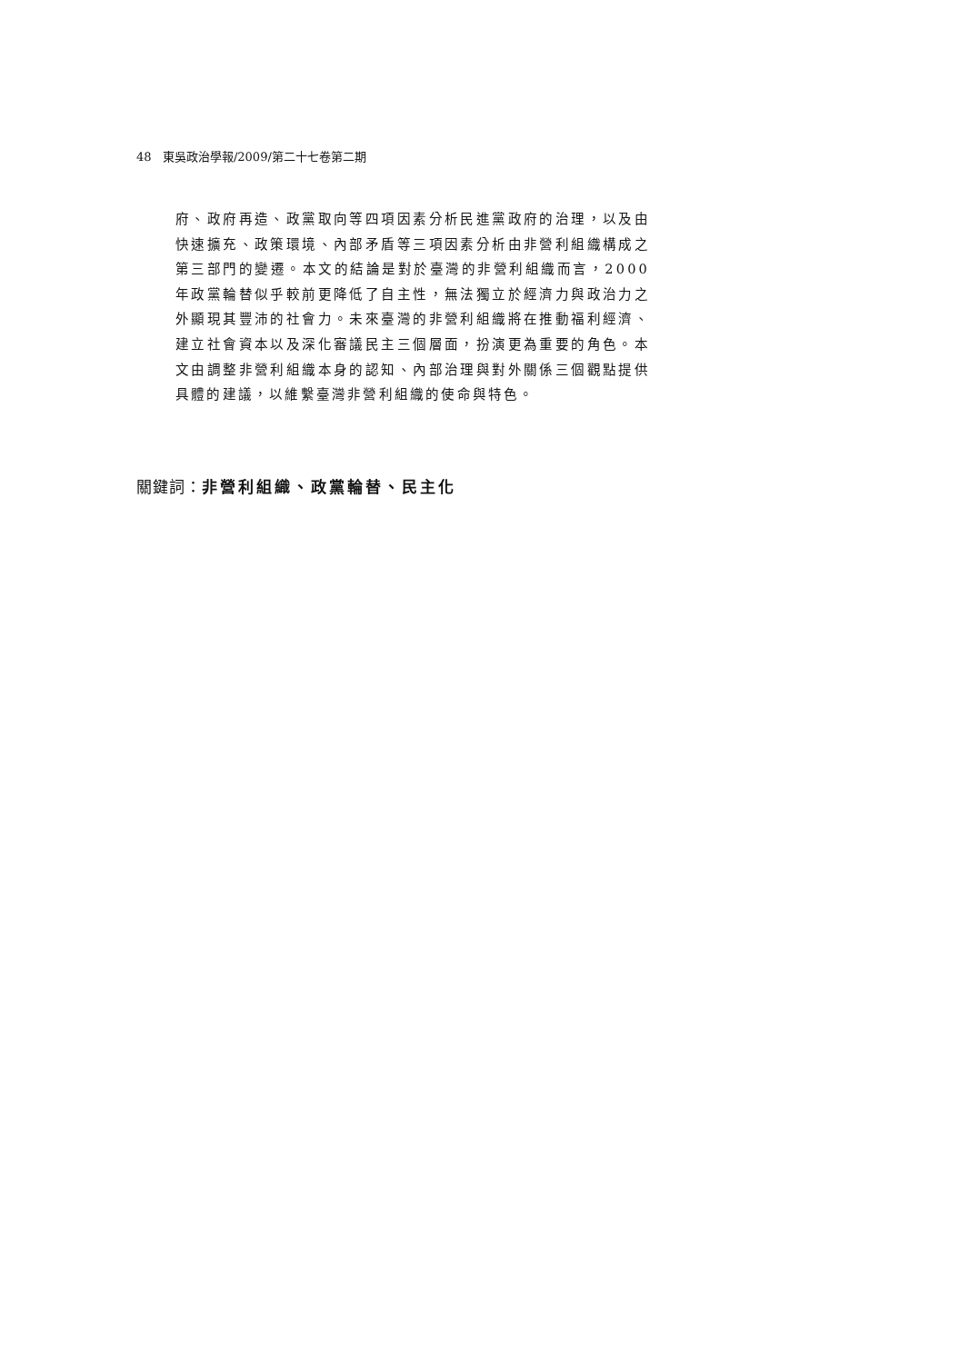48 東吳政治學報/2009/第二十七卷第二期
府、政府再造、政黨取向等四項因素分析民進黨政府的治理，以及由快速擴充、政策環境、內部矛盾等三項因素分析由非營利組織構成之第三部門的變遷。本文的結論是對於臺灣的非營利組織而言，2000 年政黨輪替似乎較前更降低了自主性，無法獨立於經濟力與政治力之外顯現其豐沛的社會力。未來臺灣的非營利組織將在推動福利經濟、建立社會資本以及深化審議民主三個層面，扮演更為重要的角色。本文由調整非營利組織本身的認知、內部治理與對外關係三個觀點提供具體的建議，以維繫臺灣非營利組織的使命與特色。
關鍵詞：非營利組織、政黨輪替、民主化